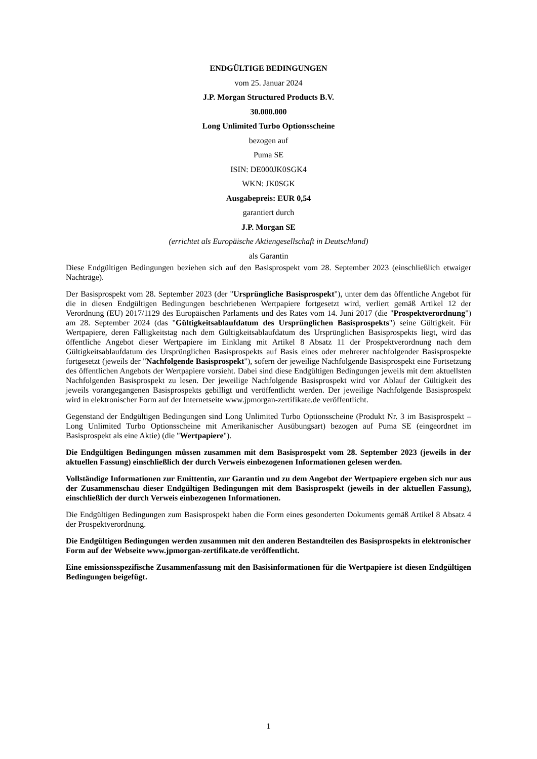ENDGÜLTIGE BEDINGUNGEN
vom 25. Januar 2024
J.P. Morgan Structured Products B.V.
30.000.000
Long Unlimited Turbo Optionsscheine
bezogen auf
Puma SE
ISIN: DE000JK0SGK4
WKN: JK0SGK
Ausgabepreis: EUR 0,54
garantiert durch
J.P. Morgan SE
(errichtet als Europäische Aktiengesellschaft in Deutschland)
als Garantin
Diese Endgültigen Bedingungen beziehen sich auf den Basisprospekt vom 28. September 2023 (einschließlich etwaiger Nachträge).
Der Basisprospekt vom 28. September 2023 (der "Ursprüngliche Basisprospekt"), unter dem das öffentliche Angebot für die in diesen Endgültigen Bedingungen beschriebenen Wertpapiere fortgesetzt wird, verliert gemäß Artikel 12 der Verordnung (EU) 2017/1129 des Europäischen Parlaments und des Rates vom 14. Juni 2017 (die "Prospektverordnung") am 28. September 2024 (das "Gültigkeitsablaufdatum des Ursprünglichen Basisprospekts") seine Gültigkeit. Für Wertpapiere, deren Fälligkeitstag nach dem Gültigkeitsablaufdatum des Ursprünglichen Basisprospekts liegt, wird das öffentliche Angebot dieser Wertpapiere im Einklang mit Artikel 8 Absatz 11 der Prospektverordnung nach dem Gültigkeitsablaufdatum des Ursprünglichen Basisprospekts auf Basis eines oder mehrerer nachfolgender Basisprospekte fortgesetzt (jeweils der "Nachfolgende Basisprospekt"), sofern der jeweilige Nachfolgende Basisprospekt eine Fortsetzung des öffentlichen Angebots der Wertpapiere vorsieht. Dabei sind diese Endgültigen Bedingungen jeweils mit dem aktuellsten Nachfolgenden Basisprospekt zu lesen. Der jeweilige Nachfolgende Basisprospekt wird vor Ablauf der Gültigkeit des jeweils vorangegangenen Basisprospekts gebilligt und veröffentlicht werden. Der jeweilige Nachfolgende Basisprospekt wird in elektronischer Form auf der Internetseite www.jpmorgan-zertifikate.de veröffentlicht.
Gegenstand der Endgültigen Bedingungen sind Long Unlimited Turbo Optionsscheine (Produkt Nr. 3 im Basisprospekt – Long Unlimited Turbo Optionsscheine mit Amerikanischer Ausübungsart) bezogen auf Puma SE (eingeordnet im Basisprospekt als eine Aktie) (die "Wertpapiere").
Die Endgültigen Bedingungen müssen zusammen mit dem Basisprospekt vom 28. September 2023 (jeweils in der aktuellen Fassung) einschließlich der durch Verweis einbezogenen Informationen gelesen werden.
Vollständige Informationen zur Emittentin, zur Garantin und zu dem Angebot der Wertpapiere ergeben sich nur aus der Zusammenschau dieser Endgültigen Bedingungen mit dem Basisprospekt (jeweils in der aktuellen Fassung), einschließlich der durch Verweis einbezogenen Informationen.
Die Endgültigen Bedingungen zum Basisprospekt haben die Form eines gesonderten Dokuments gemäß Artikel 8 Absatz 4 der Prospektverordnung.
Die Endgültigen Bedingungen werden zusammen mit den anderen Bestandteilen des Basisprospekts in elektronischer Form auf der Webseite www.jpmorgan-zertifikate.de veröffentlicht.
Eine emissionsspezifische Zusammenfassung mit den Basisinformationen für die Wertpapiere ist diesen Endgültigen Bedingungen beigefügt.
1